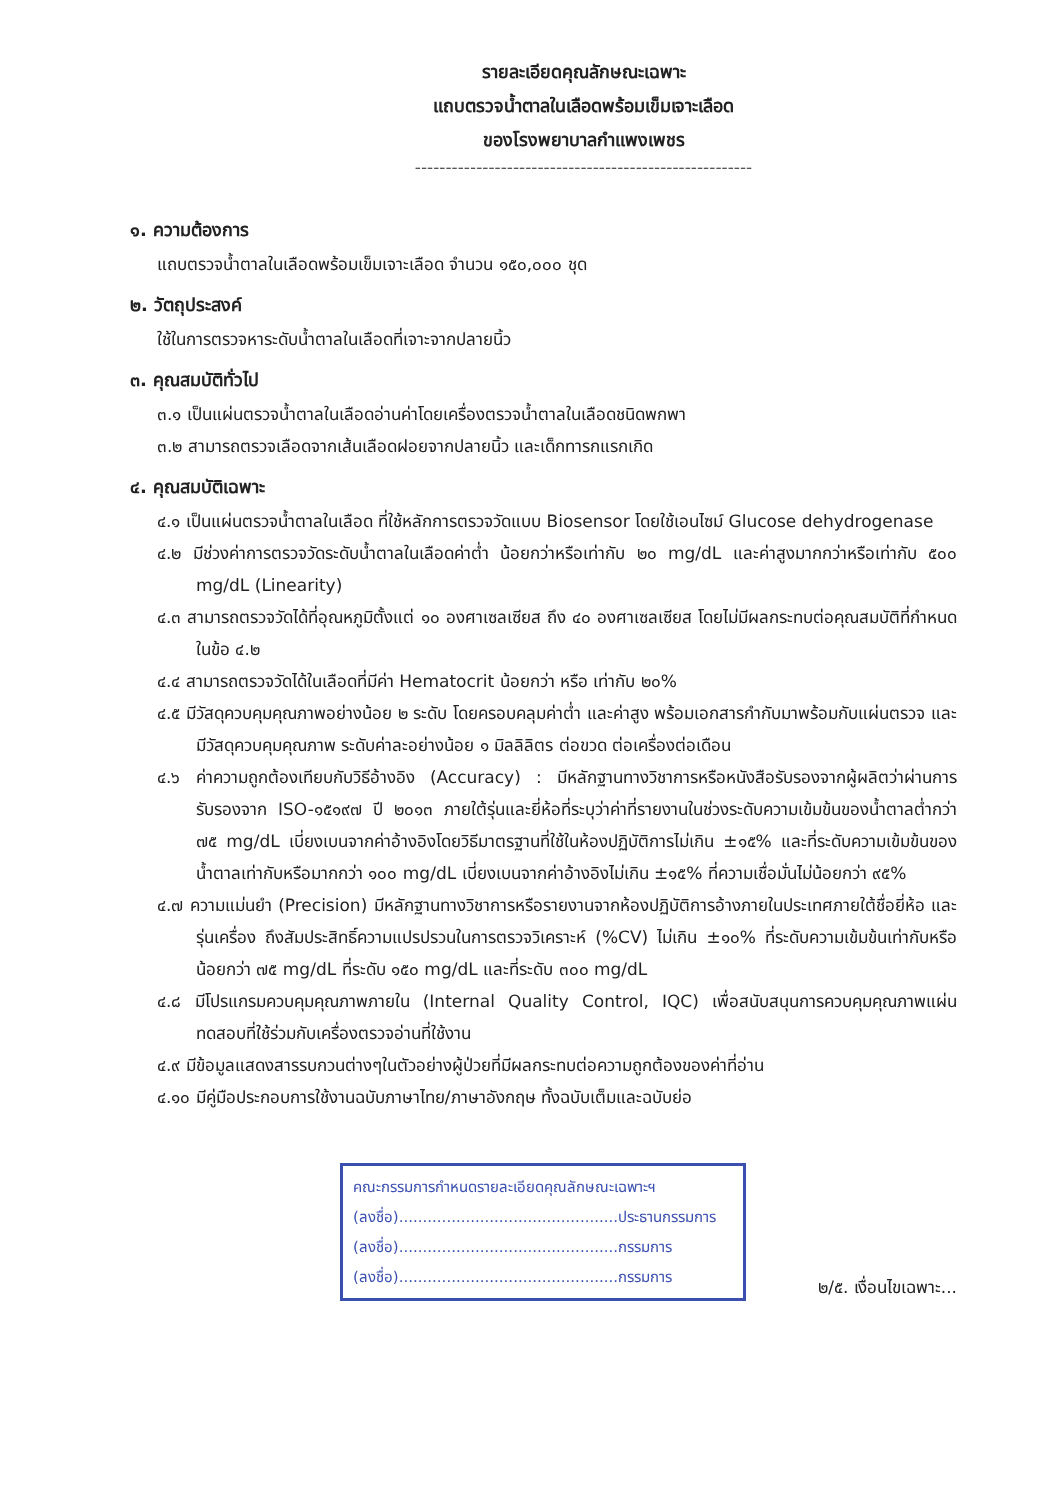รายละเอียดคุณลักษณะเฉพาะ
แถบตรวจน้ำตาลในเลือดพร้อมเข็มเจาะเลือด
ของโรงพยาบาลกำแพงเพชร
-------------------------------------------------------
๑. ความต้องการ
แถบตรวจน้ำตาลในเลือดพร้อมเข็มเจาะเลือด จำนวน ๑๕๐,๐๐๐ ชุด
๒. วัตถุประสงค์
ใช้ในการตรวจหาระดับน้ำตาลในเลือดที่เจาะจากปลายนิ้ว
๓. คุณสมบัติทั่วไป
๓.๑ เป็นแผ่นตรวจน้ำตาลในเลือดอ่านค่าโดยเครื่องตรวจน้ำตาลในเลือดชนิดพกพา
๓.๒ สามารถตรวจเลือดจากเส้นเลือดฝอยจากปลายนิ้ว และเด็กทารกแรกเกิด
๔. คุณสมบัติเฉพาะ
๔.๑ เป็นแผ่นตรวจน้ำตาลในเลือด ที่ใช้หลักการตรวจวัดแบบ Biosensor โดยใช้เอนไซม์ Glucose dehydrogenase
๔.๒ มีช่วงค่าการตรวจวัดระดับน้ำตาลในเลือดค่าต่ำ น้อยกว่าหรือเท่ากับ ๒๐ mg/dL และค่าสูงมากกว่าหรือเท่ากับ ๕๐๐ mg/dL (Linearity)
๔.๓ สามารถตรวจวัดได้ที่อุณหภูมิตั้งแต่ ๑๐ องศาเซลเซียส ถึง ๔๐ องศาเซลเซียส โดยไม่มีผลกระทบต่อคุณสมบัติที่กำหนดในข้อ ๔.๒
๔.๔ สามารถตรวจวัดได้ในเลือดที่มีค่า Hematocrit น้อยกว่า หรือ เท่ากับ ๒๐%
๔.๕ มีวัสดุควบคุมคุณภาพอย่างน้อย ๒ ระดับ โดยครอบคลุมค่าต่ำ และค่าสูง พร้อมเอกสารกำกับมาพร้อมกับแผ่นตรวจ และมีวัสดุควบคุมคุณภาพ ระดับค่าละอย่างน้อย ๑ มิลลิลิตร ต่อขวด ต่อเครื่องต่อเดือน
๔.๖ ค่าความถูกต้องเทียบกับวิธีอ้างอิง (Accuracy) : มีหลักฐานทางวิชาการหรือหนังสือรับรองจากผู้ผลิตว่าผ่านการรับรองจาก ISO-๑๕๑๙๗ ปี ๒๐๑๓ ภายใต้รุ่นและยี่ห้อที่ระบุว่าค่าที่รายงานในช่วงระดับความเข้มข้นของน้ำตาลต่ำกว่า ๗๕ mg/dL เบี่ยงเบนจากค่าอ้างอิงโดยวิธีมาตรฐานที่ใช้ในห้องปฏิบัติการไม่เกิน ±๑๕% และที่ระดับความเข้มข้นของน้ำตาลเท่ากับหรือมากกว่า ๑๐๐ mg/dL เบี่ยงเบนจากค่าอ้างอิงไม่เกิน ±๑๕% ที่ความเชื่อมั่นไม่น้อยกว่า ๙๕%
๔.๗ ความแม่นยำ (Precision) มีหลักฐานทางวิชาการหรือรายงานจากห้องปฏิบัติการอ้างภายในประเทศภายใต้ชื่อยี่ห้อ และรุ่นเครื่อง ถึงสัมประสิทธิ์ความแปรปรวนในการตรวจวิเคราะห์ (%CV) ไม่เกิน ±๑๐% ที่ระดับความเข้มข้นเท่ากับหรือน้อยกว่า ๗๕ mg/dL ที่ระดับ ๑๕๐ mg/dL และที่ระดับ ๓๐๐ mg/dL
๔.๘ มีโปรแกรมควบคุมคุณภาพภายใน (Internal Quality Control, IQC) เพื่อสนับสนุนการควบคุมคุณภาพแผ่นทดสอบที่ใช้ร่วมกับเครื่องตรวจอ่านที่ใช้งาน
๔.๙ มีข้อมูลแสดงสารรบกวนต่างๆในตัวอย่างผู้ป่วยที่มีผลกระทบต่อความถูกต้องของค่าที่อ่าน
๔.๑๐ มีคู่มือประกอบการใช้งานฉบับภาษาไทย/ภาษาอังกฤษ ทั้งฉบับเต็มและฉบับย่อ
คณะกรรมการกำหนดรายละเอียดคุณลักษณะเฉพาะฯ
(ลงชื่อ)..............................................ประธานกรรมการ
(ลงชื่อ)..............................................กรรมการ
(ลงชื่อ)..............................................กรรมการ
๒/๕. เงื่อนไขเฉพาะ...